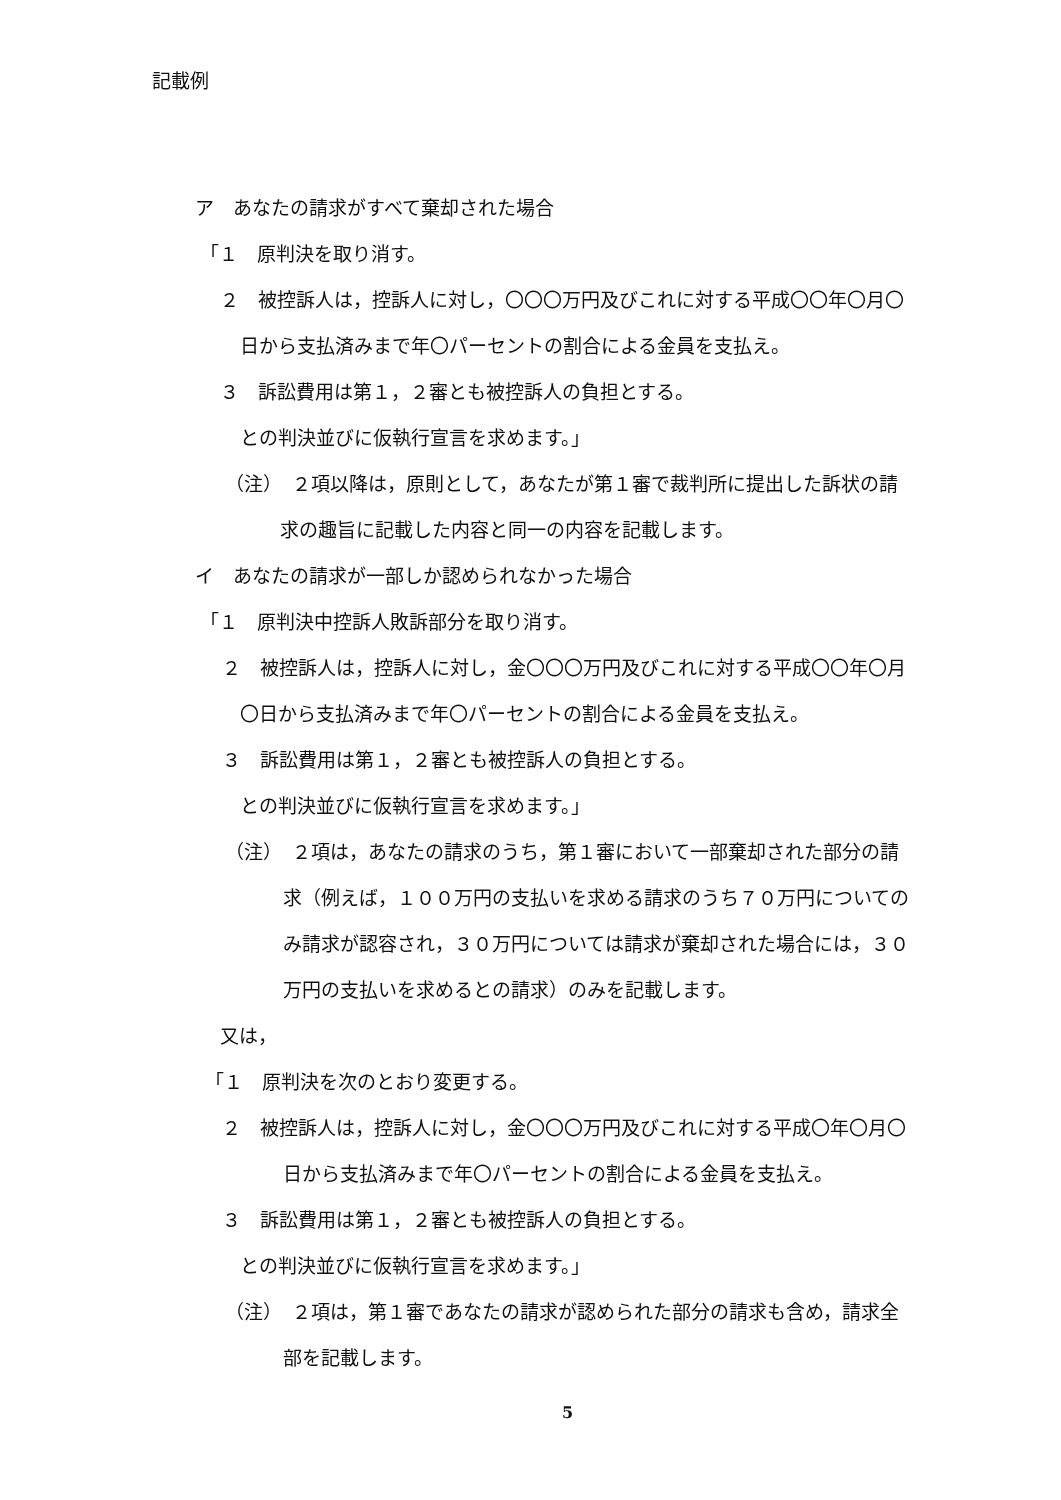記載例
ア　あなたの請求がすべて棄却された場合
「１　原判決を取り消す。
２　被控訴人は，控訴人に対し，〇〇〇万円及びこれに対する平成〇〇年〇月〇
日から支払済みまで年〇パーセントの割合による金員を支払え。
３　訴訟費用は第１，２審とも被控訴人の負担とする。
との判決並びに仮執行宣言を求めます。」
（注）　２項以降は，原則として，あなたが第１審で裁判所に提出した訴状の請
求の趣旨に記載した内容と同一の内容を記載します。
イ　あなたの請求が一部しか認められなかった場合
「１　原判決中控訴人敗訴部分を取り消す。
２　被控訴人は，控訴人に対し，金〇〇〇万円及びこれに対する平成〇〇年〇月
〇日から支払済みまで年〇パーセントの割合による金員を支払え。
３　訴訟費用は第１，２審とも被控訴人の負担とする。
との判決並びに仮執行宣言を求めます。」
（注）　２項は，あなたの請求のうち，第１審において一部棄却された部分の請
求（例えば，１００万円の支払いを求める請求のうち７０万円についての
み請求が認容され，３０万円については請求が棄却された場合には，３０
万円の支払いを求めるとの請求）のみを記載します。
又は，
「１　原判決を次のとおり変更する。
２　被控訴人は，控訴人に対し，金〇〇〇万円及びこれに対する平成〇年〇月〇
日から支払済みまで年〇パーセントの割合による金員を支払え。
３　訴訟費用は第１，２審とも被控訴人の負担とする。
との判決並びに仮執行宣言を求めます。」
（注）　２項は，第１審であなたの請求が認められた部分の請求も含め，請求全
部を記載します。
5